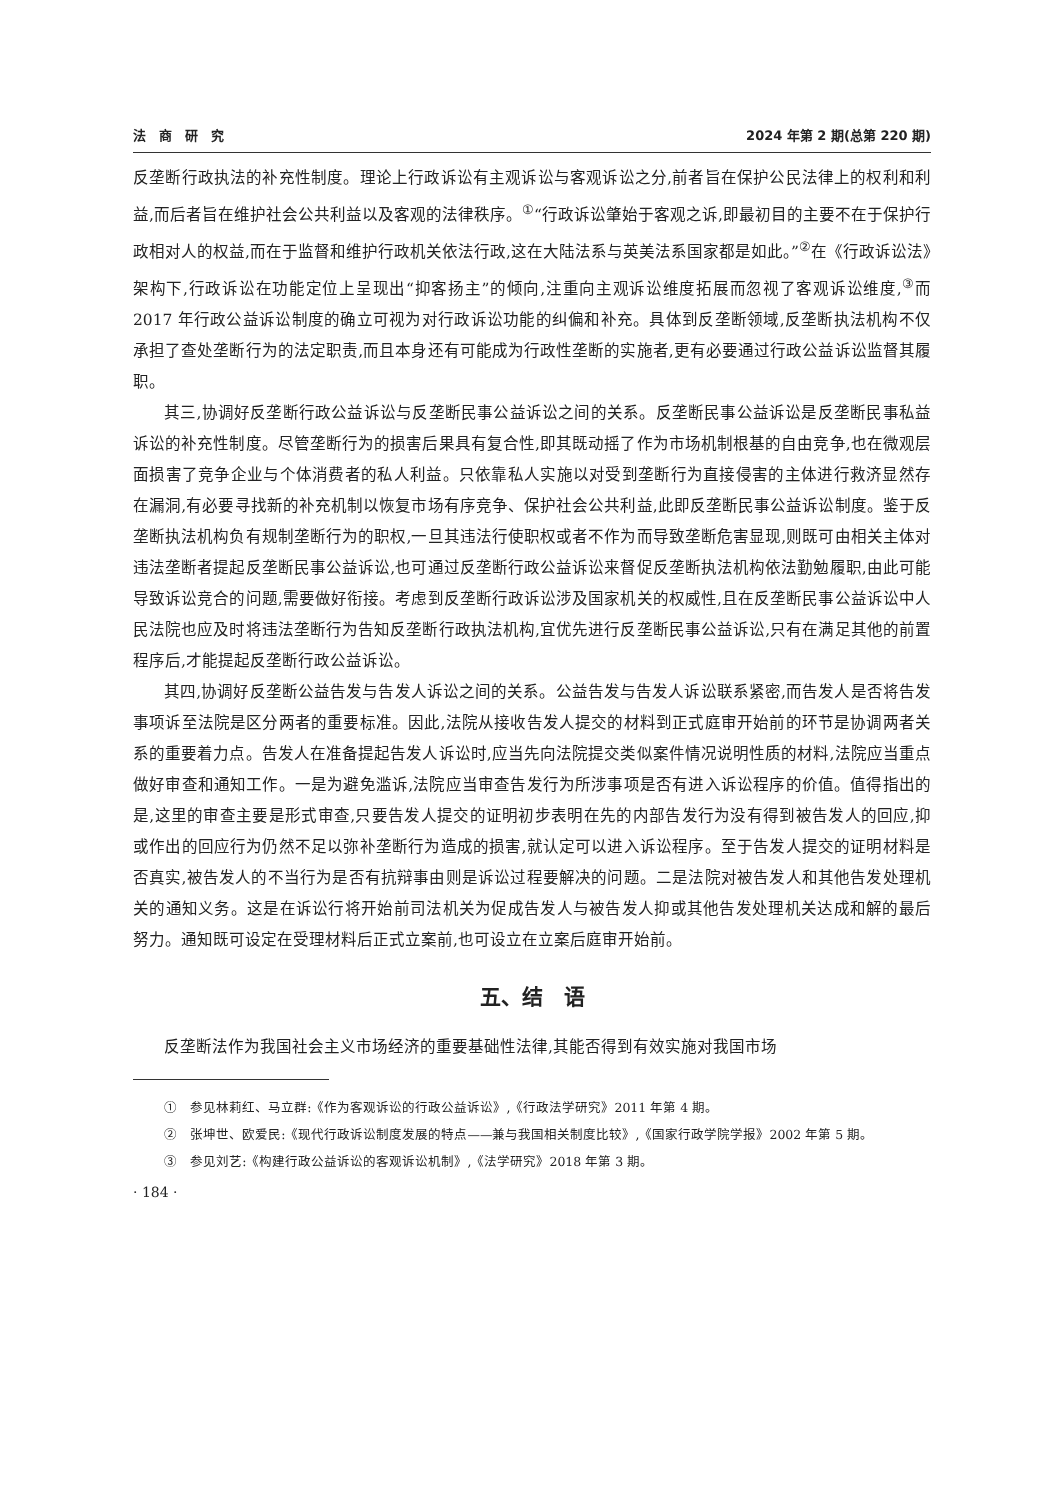法　商　研　究 2024 年第 2 期(总第 220 期)
反垄断行政执法的补充性制度。理论上行政诉讼有主观诉讼与客观诉讼之分,前者旨在保护公民法律上的权利和利益,而后者旨在维护社会公共利益以及客观的法律秩序。<sup>①</sup>“行政诉讼肇始于客观之诉,即最初目的主要不在于保护行政相对人的权益,而在于监督和维护行政机关依法行政,这在大陆法系与英美法系国家都是如此。”<sup>②</sup>在《行政诉讼法》架构下,行政诉讼在功能定位上呈现出“抑客扬主”的倾向,注重向主观诉讼维度拓展而忽视了客观诉讼维度,<sup>③</sup>而 2017 年行政公益诉讼制度的确立可视为对行政诉讼功能的纠偏和补充。具体到反垄断领域,反垄断执法机构不仅承担了查处垄断行为的法定职责,而且本身还有可能成为行政性垄断的实施者,更有必要通过行政公益诉讼监督其履职。
其三,协调好反垄断行政公益诉讼与反垄断民事公益诉讼之间的关系。反垄断民事公益诉讼是反垄断民事私益诉讼的补充性制度。尽管垄断行为的损害后果具有复合性,即其既动摇了作为市场机制根基的自由竞争,也在微观层面损害了竞争企业与个体消费者的私人利益。只依靠私人实施以对受到垄断行为直接侵害的主体进行救济显然存在漏洞,有必要寻找新的补充机制以恢复市场有序竞争、保护社会公共利益,此即反垄断民事公益诉讼制度。鉴于反垄断执法机构负有规制垄断行为的职权,一旦其违法行使职权或者不作为而导致垄断危害显现,则既可由相关主体对违法垄断者提起反垄断民事公益诉讼,也可通过反垄断行政公益诉讼来督促反垄断执法机构依法勤勉履职,由此可能导致诉讼竞合的问题,需要做好衔接。考虑到反垄断行政诉讼涉及国家机关的权威性,且在反垄断民事公益诉讼中人民法院也应及时将违法垄断行为告知反垄断行政执法机构,宜优先进行反垄断民事公益诉讼,只有在满足其他的前置程序后,才能提起反垄断行政公益诉讼。
其四,协调好反垄断公益告发与告发人诉讼之间的关系。公益告发与告发人诉讼联系紧密,而告发人是否将告发事项诉至法院是区分两者的重要标准。因此,法院从接收告发人提交的材料到正式庭审开始前的环节是协调两者关系的重要着力点。告发人在准备提起告发人诉讼时,应当先向法院提交类似案件情况说明性质的材料,法院应当重点做好审查和通知工作。一是为避免滥诉,法院应当审查告发行为所涉事项是否有进入诉讼程序的价值。值得指出的是,这里的审查主要是形式审查,只要告发人提交的证明初步表明在先的内部告发行为没有得到被告发人的回应,抑或作出的回应行为仍然不足以弥补垄断行为造成的损害,就认定可以进入诉讼程序。至于告发人提交的证明材料是否真实,被告发人的不当行为是否有抗辩事由则是诉讼过程要解决的问题。二是法院对被告发人和其他告发处理机关的通知义务。这是在诉讼行将开始前司法机关为促成告发人与被告发人抑或其他告发处理机关达成和解的最后努力。通知既可设定在受理材料后正式立案前,也可设立在立案后庭审开始前。
五、结　语
反垄断法作为我国社会主义市场经济的重要基础性法律,其能否得到有效实施对我国市场
①　参见林莉红、马立群:《作为客观诉讼的行政公益诉讼》,《行政法学研究》2011 年第 4 期。
②　张坤世、欧爱民:《现代行政诉讼制度发展的特点——兼与我国相关制度比较》,《国家行政学院学报》2002 年第 5 期。
③　参见刘艺:《构建行政公益诉讼的客观诉讼机制》,《法学研究》2018 年第 3 期。
· 184 ·